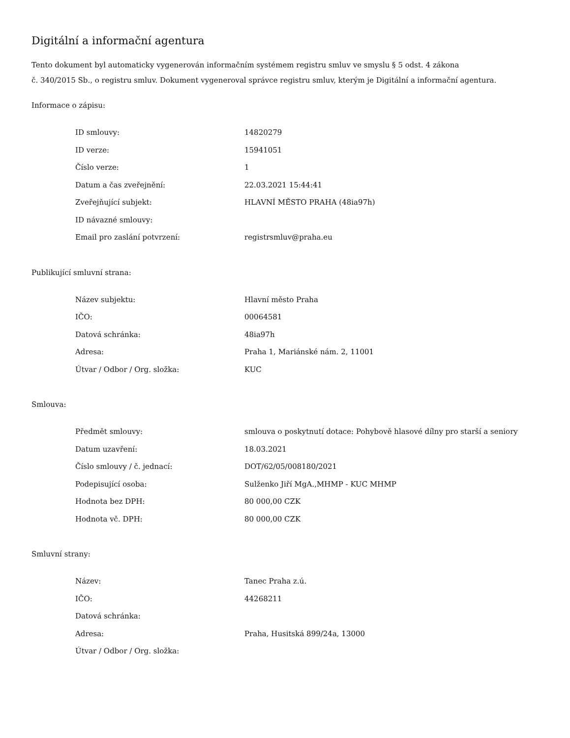Digitální a informační agentura
Tento dokument byl automaticky vygenerován informačním systémem registru smluv ve smyslu § 5 odst. 4 zákona
č. 340/2015 Sb., o registru smluv. Dokument vygeneroval správce registru smluv, kterým je Digitální a informační agentura.
Informace o zápisu:
| ID smlouvy: | 14820279 |
| ID verze: | 15941051 |
| Číslo verze: | 1 |
| Datum a čas zveřejnění: | 22.03.2021 15:44:41 |
| Zveřejňující subjekt: | HLAVNÍ MĚSTO PRAHA (48ia97h) |
| ID návazné smlouvy: | |
| Email pro zaslání potvrzení: | registrsmluv@praha.eu |
Publikující smluvní strana:
| Název subjektu: | Hlavní město Praha |
| IČO: | 00064581 |
| Datová schránka: | 48ia97h |
| Adresa: | Praha 1, Mariánské nám. 2, 11001 |
| Útvar / Odbor / Org. složka: | KUC |
Smlouva:
| Předmět smlouvy: | smlouva o poskytnutí dotace: Pohybově hlasové dílny pro starší a seniory |
| Datum uzavření: | 18.03.2021 |
| Číslo smlouvy / č. jednací: | DOT/62/05/008180/2021 |
| Podepisující osoba: | Sulženko Jiří MgA.,MHMP - KUC MHMP |
| Hodnota bez DPH: | 80 000,00 CZK |
| Hodnota vč. DPH: | 80 000,00 CZK |
Smluvní strany:
| Název: | Tanec Praha z.ú. |
| IČO: | 44268211 |
| Datová schránka: | |
| Adresa: | Praha, Husitská 899/24a, 13000 |
| Útvar / Odbor / Org. složka: | |